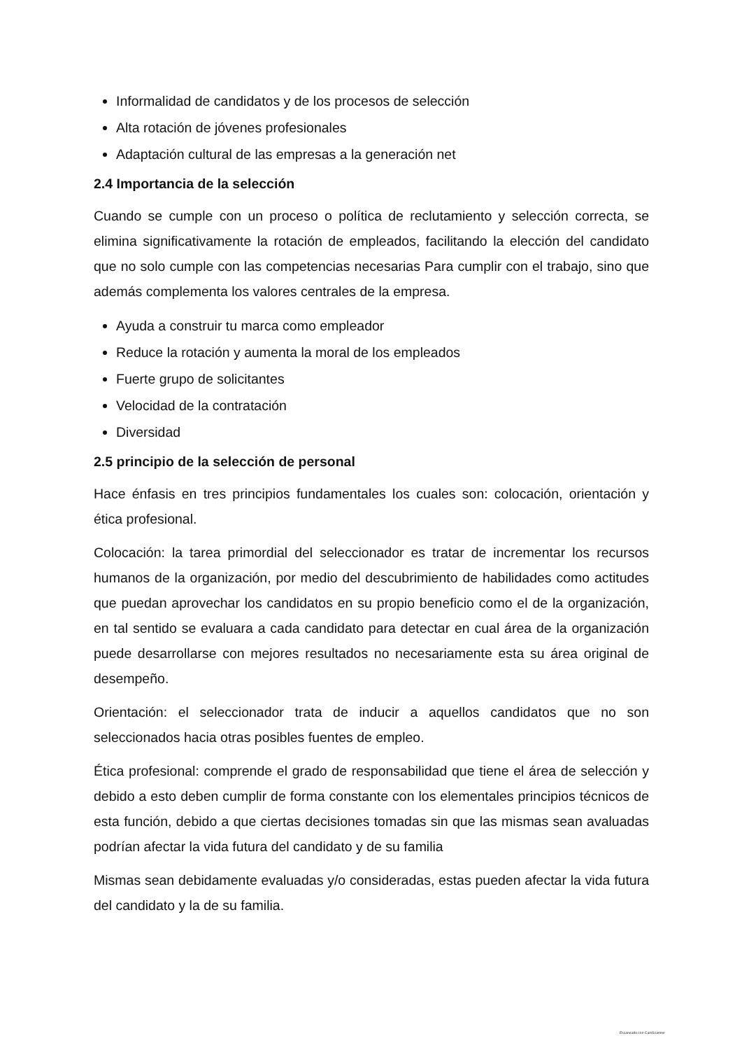Informalidad de candidatos y de los procesos de selección
Alta rotación de jóvenes profesionales
Adaptación cultural de las empresas a la generación net
2.4 Importancia de la selección
Cuando se cumple con un proceso o política de reclutamiento y selección correcta, se elimina significativamente la rotación de empleados, facilitando la elección del candidato que no solo cumple con las competencias necesarias Para cumplir con el trabajo, sino que además complementa los valores centrales de la empresa.
Ayuda a construir tu marca como empleador
Reduce la rotación y aumenta la moral de los empleados
Fuerte grupo de solicitantes
Velocidad de la contratación
Diversidad
2.5 principio de la selección de personal
Hace énfasis en tres principios fundamentales los cuales son: colocación, orientación y ética profesional.
Colocación: la tarea primordial del seleccionador es tratar de incrementar los recursos humanos de la organización, por medio del descubrimiento de habilidades como actitudes que puedan aprovechar los candidatos en su propio beneficio como el de la organización, en tal sentido se evaluara a cada candidato para detectar en cual área de la organización puede desarrollarse con mejores resultados no necesariamente esta su área original de desempeño.
Orientación: el seleccionador trata de inducir a aquellos candidatos que no son seleccionados hacia otras posibles fuentes de empleo.
Ética profesional: comprende el grado de responsabilidad que tiene el área de selección y debido a esto deben cumplir de forma constante con los elementales principios técnicos de esta función, debido a que ciertas decisiones tomadas sin que las mismas sean avaluadas podrían afectar la vida futura del candidato y de su familia
Mismas sean debidamente evaluadas y/o consideradas, estas pueden afectar la vida futura del candidato y la de su familia.
Escaneado con CamScanner